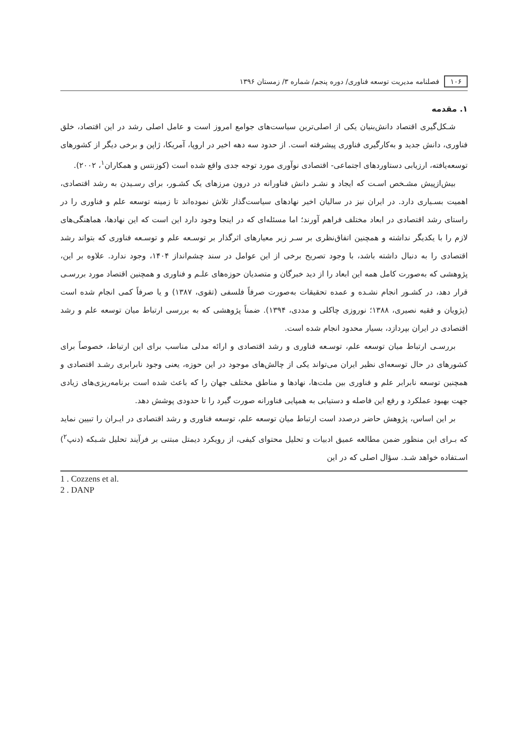۱۰۶ فصلنامه مدیریت توسعه فناوری/ دوره پنجم/ شماره ۳/ زمستان ۱۳۹۶
۱. مقدمه
شـکل‌گیری اقتصاد دانش‌بنیان یکی از اصلی‌ترین سیاست‌های جوامع امروز است و عامل اصلی رشد در این اقتصاد، خلق فناوری، دانش جدید و به‌کارگیری فناوری پیشرفته است. از حدود سه دهه اخیر در اروپا، آمریکا، ژاپن و برخی دیگر از کشورهای توسعه‌یافته، ارزیابی دستاوردهای اجتماعی- اقتصادی نوآوری مورد توجه جدی واقع شده است (کوزنتس و همکاران<sup>۱</sup>، ۲۰۰۲).
بیش‌ازپیش مشـخص اسـت که ایجاد و نشـر دانش فناورانه در درون مرزهای یک کشـور، برای رسـیدن به رشد اقتصادی، اهمیت بسـیاری دارد. در ایران نیز در سالیان اخیر نهادهای سیاست‌گذار تلاش نموده‌اند تا زمینه توسعه علم و فناوری را در راستای رشد اقتصادی در ابعاد مختلف فراهم آورند؛ اما مسئله‌ای که در اینجا وجود دارد این است که این نهادها، هماهنگی‌های لازم را با یکدیگر نداشته و همچنین اتفاق‌نظری بر سـر زیر معیارهای اثرگذار بر توسـعه علم و توسـعه فناوری که بتواند رشد اقتصادی را به دنبال داشته باشد، با وجود تصریح برخی از این عوامل در سند چشم‌انداز ۱۴۰۴، وجود ندارد. علاوه بر این، پژوهشی که به‌صورت کامل همه این ابعاد را از دید خبرگان و متصدیان حوزه‌های علـم و فناوری و همچنین اقتصاد مورد بررسـی قرار دهد، در کشـور انجام نشـده و عمده تحقیقات به‌صورت صرفاً فلسفی (تقوی، ۱۳۸۷) و یا صرفاً کمی انجام شده است (پژویان و فقیه نصیری، ۱۳۸۸؛ نوروزی چاکلی و مددی، ۱۳۹۴). ضمناً پژوهشی که به بررسی ارتباط میان توسعه علم و رشد اقتصادی در ایران بپردازد، بسیار محدود انجام شده است.
بررسـی ارتباط میان توسعه علم، توسـعه فناوری و رشد اقتصادی و ارائه مدلی مناسب برای این ارتباط، خصوصاً برای کشورهای در حال توسعه‌ای نظیر ایران می‌تواند یکی از چالش‌های موجود در این حوزه، یعنی وجود نابرابری رشـد اقتصادی و همچنین توسعه نابرابر علم و فناوری بین ملت‌ها، نهادها و مناطق مختلف جهان را که باعث شده است برنامه‌ریزی‌های زیادی جهت بهبود عملکرد و رفع این فاصله و دستیابی به همپایی فناورانه صورت گیرد را تا حدودی پوشش دهد.
بر این اساس، پژوهش حاضر درصدد است ارتباط میان توسعه علم، توسعه فناوری و رشد اقتصادی در ایـران را تبیین نماید که بـرای این منظور ضمن مطالعه عمیق ادبیات و تحلیل محتوای کیفی، از رویکرد دیمتل مبتنی بر فرآیند تحلیل شـبکه (دنپ<sup>۲</sup>) اسـتفاده خواهد شـد. سؤال اصلی که در این
1 . Cozzens et al.
2 . DANP